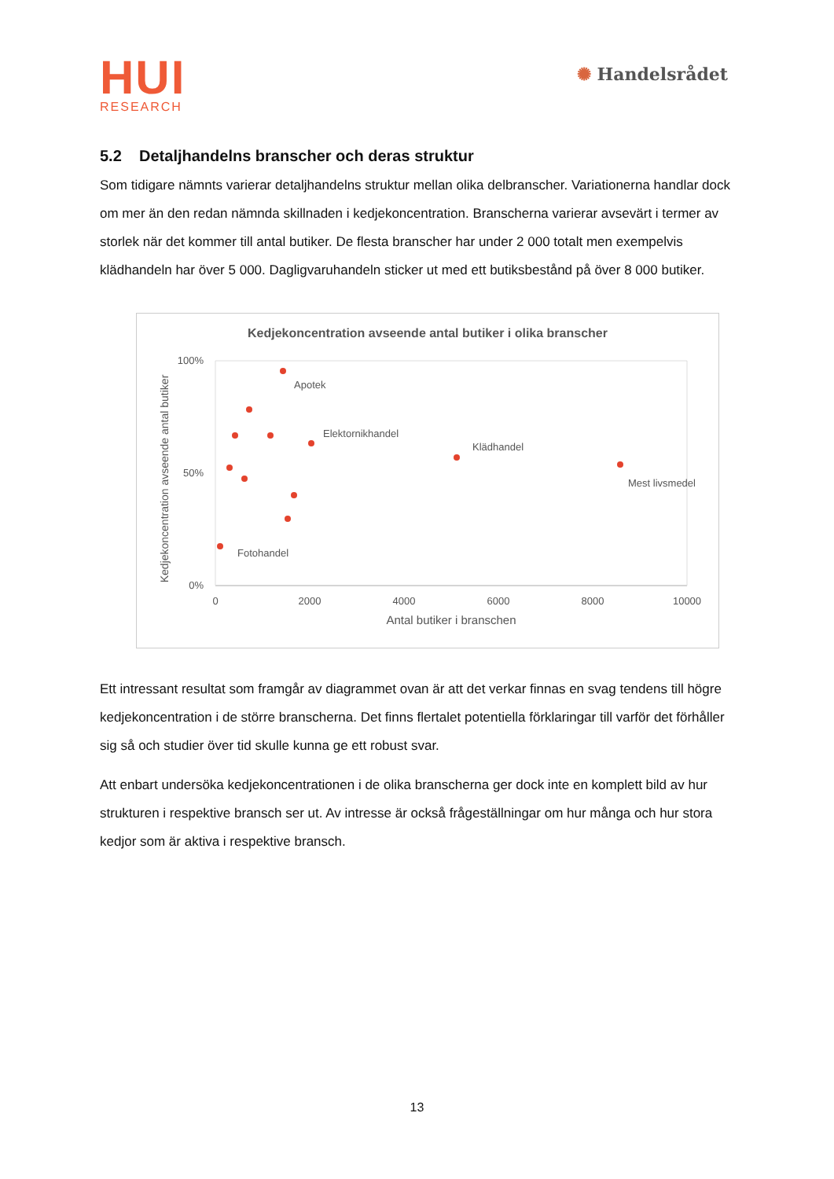HUI
RESEARCH
✺ Handelsrådet
5.2 Detaljhandelns branscher och deras struktur
Som tidigare nämnts varierar detaljhandelns struktur mellan olika delbranscher. Variationerna handlar dock om mer än den redan nämnda skillnaden i kedjekoncentration. Branscherna varierar avsevärt i termer av storlek när det kommer till antal butiker. De flesta branscher har under 2 000 totalt men exempelvis klädhandeln har över 5 000. Dagligvaruhandeln sticker ut med ett butiksbestånd på över 8 000 butiker.
Kedjekoncentration avseende antal butiker i olika branscher
100%
50%
0%
0
2000
4000
6000
8000
10000
Antal butiker i branschen
Kedjekoncentration avseende antal butiker
Apotek
Elektornikhandel
Klädhandel
Mest livsmedel
Fotohandel
Ett intressant resultat som framgår av diagrammet ovan är att det verkar finnas en svag tendens till högre kedjekoncentration i de större branscherna. Det finns flertalet potentiella förklaringar till varför det förhåller sig så och studier över tid skulle kunna ge ett robust svar.
Att enbart undersöka kedjekoncentrationen i de olika branscherna ger dock inte en komplett bild av hur strukturen i respektive bransch ser ut. Av intresse är också frågeställningar om hur många och hur stora kedjor som är aktiva i respektive bransch.
13